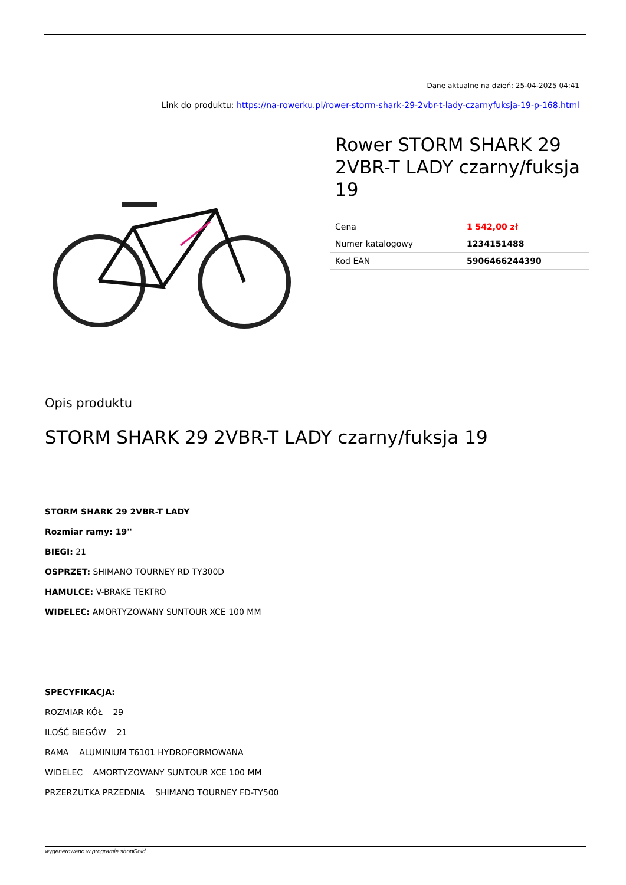Dane aktualne na dzień: 25-04-2025 04:41
Link do produktu: https://na-rowerku.pl/rower-storm-shark-29-2vbr-t-lady-czarnyfuksja-19-p-168.html
Rower STORM SHARK 29 2VBR-T LADY czarny/fuksja 19
| Cena | 1 542,00 zł |
| Numer katalogowy | 1234151488 |
| Kod EAN | 5906466244390 |
Opis produktu
STORM SHARK 29 2VBR-T LADY czarny/fuksja 19
STORM SHARK 29 2VBR-T LADY
Rozmiar ramy: 19''
BIEGI: 21
OSPRZĘT: SHIMANO TOURNEY RD TY300D
HAMULCE: V-BRAKE TEKTRO
WIDELEC: AMORTYZOWANY SUNTOUR XCE 100 MM
SPECYFIKACJA:
ROZMIAR KÓŁ 29
ILOŚĆ BIEGÓW 21
RAMA ALUMINIUM T6101 HYDROFORMOWANA
WIDELEC AMORTYZOWANY SUNTOUR XCE 100 MM
PRZERZUTKA PRZEDNIA SHIMANO TOURNEY FD-TY500
wygenerowano w programie shopGold